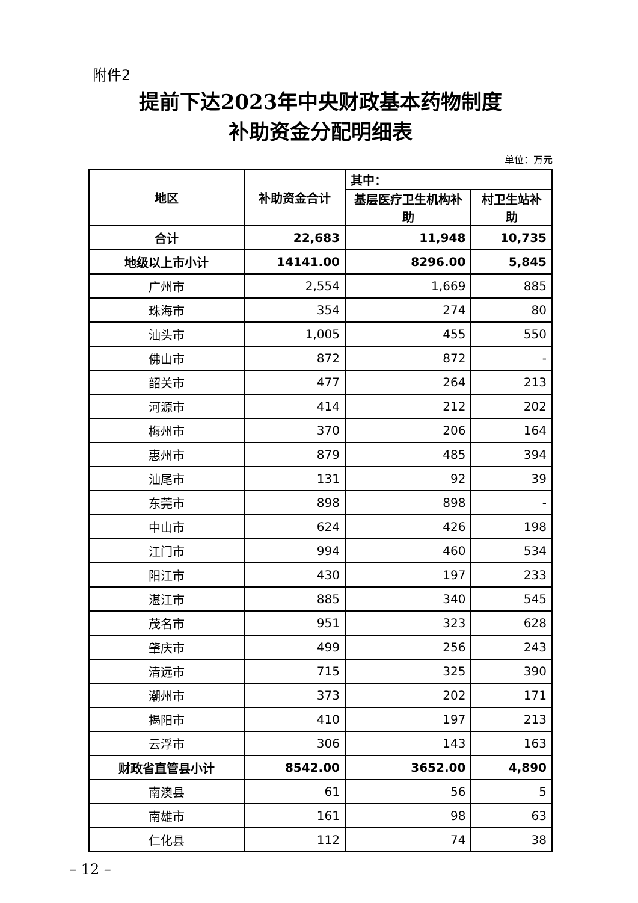附件2
提前下达2023年中央财政基本药物制度
补助资金分配明细表
单位：万元
| 地区 | 补助资金合计 | 其中： | |
| --- | --- | --- | --- |
| | | 基层医疗卫生机构补助 | 村卫生站补助 |
| 合计 | 22,683 | 11,948 | 10,735 |
| 地级以上市小计 | 14141.00 | 8296.00 | 5,845 |
| 广州市 | 2,554 | 1,669 | 885 |
| 珠海市 | 354 | 274 | 80 |
| 汕头市 | 1,005 | 455 | 550 |
| 佛山市 | 872 | 872 | - |
| 韶关市 | 477 | 264 | 213 |
| 河源市 | 414 | 212 | 202 |
| 梅州市 | 370 | 206 | 164 |
| 惠州市 | 879 | 485 | 394 |
| 汕尾市 | 131 | 92 | 39 |
| 东莞市 | 898 | 898 | - |
| 中山市 | 624 | 426 | 198 |
| 江门市 | 994 | 460 | 534 |
| 阳江市 | 430 | 197 | 233 |
| 湛江市 | 885 | 340 | 545 |
| 茂名市 | 951 | 323 | 628 |
| 肇庆市 | 499 | 256 | 243 |
| 清远市 | 715 | 325 | 390 |
| 潮州市 | 373 | 202 | 171 |
| 揭阳市 | 410 | 197 | 213 |
| 云浮市 | 306 | 143 | 163 |
| 财政省直管县小计 | 8542.00 | 3652.00 | 4,890 |
| 南澳县 | 61 | 56 | 5 |
| 南雄市 | 161 | 98 | 63 |
| 仁化县 | 112 | 74 | 38 |
– 12 –